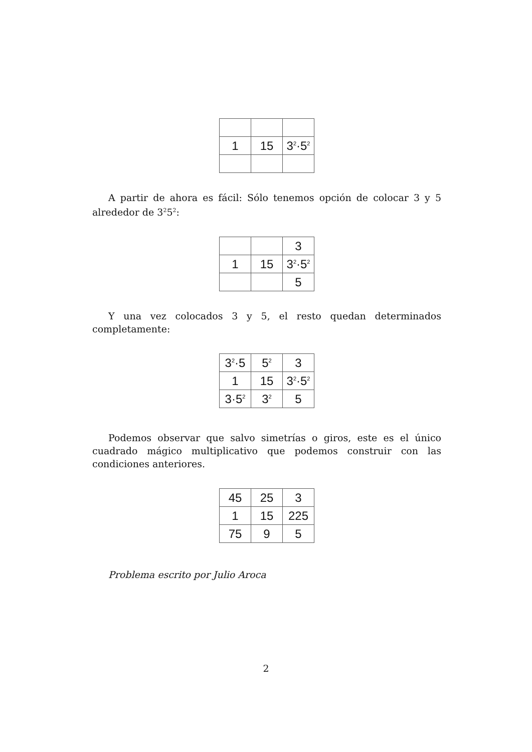| 1 | 15 | 3<sup>2</sup>·5<sup>2</sup> |
A partir de ahora es fácil: Sólo tenemos opción de colocar 3 y 5 alrededor de 3<sup>2</sup>5<sup>2</sup>:
| | | 3 |
| 1 | 15 | 3<sup>2</sup>·5<sup>2</sup> |
| | | 5 |
Y una vez colocados 3 y 5, el resto quedan determinados completamente:
| 3<sup>2</sup>·5 | 5<sup>2</sup> | 3 |
| 1 | 15 | 3<sup>2</sup>·5<sup>2</sup> |
| 3·5<sup>2</sup> | 3<sup>2</sup> | 5 |
Podemos observar que salvo simetrías o giros, este es el único cuadrado mágico multiplicativo que podemos construir con las condiciones anteriores.
| 45 | 25 | 3 |
| 1 | 15 | 225 |
| 75 | 9 | 5 |
Problema escrito por Julio Aroca
2